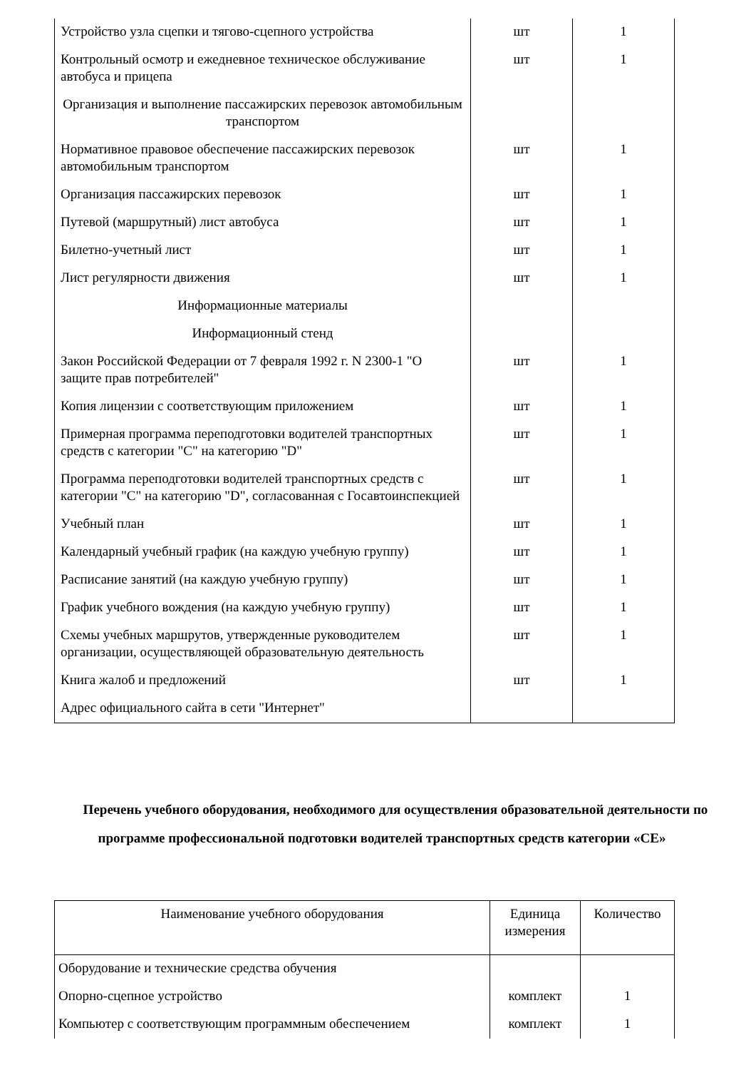| Устройство узла сцепки и тягово-сцепного устройства | шт | 1 |
| Контрольный осмотр и ежедневное техническое обслуживание автобуса и прицепа | шт | 1 |
| Организация и выполнение пассажирских перевозок автомобильным транспортом | | |
| Нормативное правовое обеспечение пассажирских перевозок автомобильным транспортом | шт | 1 |
| Организация пассажирских перевозок | шт | 1 |
| Путевой (маршрутный) лист автобуса | шт | 1 |
| Билетно-учетный лист | шт | 1 |
| Лист регулярности движения | шт | 1 |
| Информационные материалы | | |
| Информационный стенд | | |
| Закон Российской Федерации от 7 февраля 1992 г. N 2300-1 "О защите прав потребителей" | шт | 1 |
| Копия лицензии с соответствующим приложением | шт | 1 |
| Примерная программа переподготовки водителей транспортных средств с категории "C" на категорию "D" | шт | 1 |
| Программа переподготовки водителей транспортных средств с категории "C" на категорию "D", согласованная с Госавтоинспекцией | шт | 1 |
| Учебный план | шт | 1 |
| Календарный учебный график (на каждую учебную группу) | шт | 1 |
| Расписание занятий (на каждую учебную группу) | шт | 1 |
| График учебного вождения (на каждую учебную группу) | шт | 1 |
| Схемы учебных маршрутов, утвержденные руководителем организации, осуществляющей образовательную деятельность | шт | 1 |
| Книга жалоб и предложений | шт | 1 |
| Адрес официального сайта в сети "Интернет" | | |
Перечень учебного оборудования, необходимого для осуществления образовательной деятельности по программе профессиональной подготовки водителей транспортных средств категории «СЕ»
| Наименование учебного оборудования | Единица измерения | Количество |
| Оборудование и технические средства обучения | | |
| Опорно-сцепное устройство | комплект | 1 |
| Компьютер с соответствующим программным обеспечением | комплект | 1 |